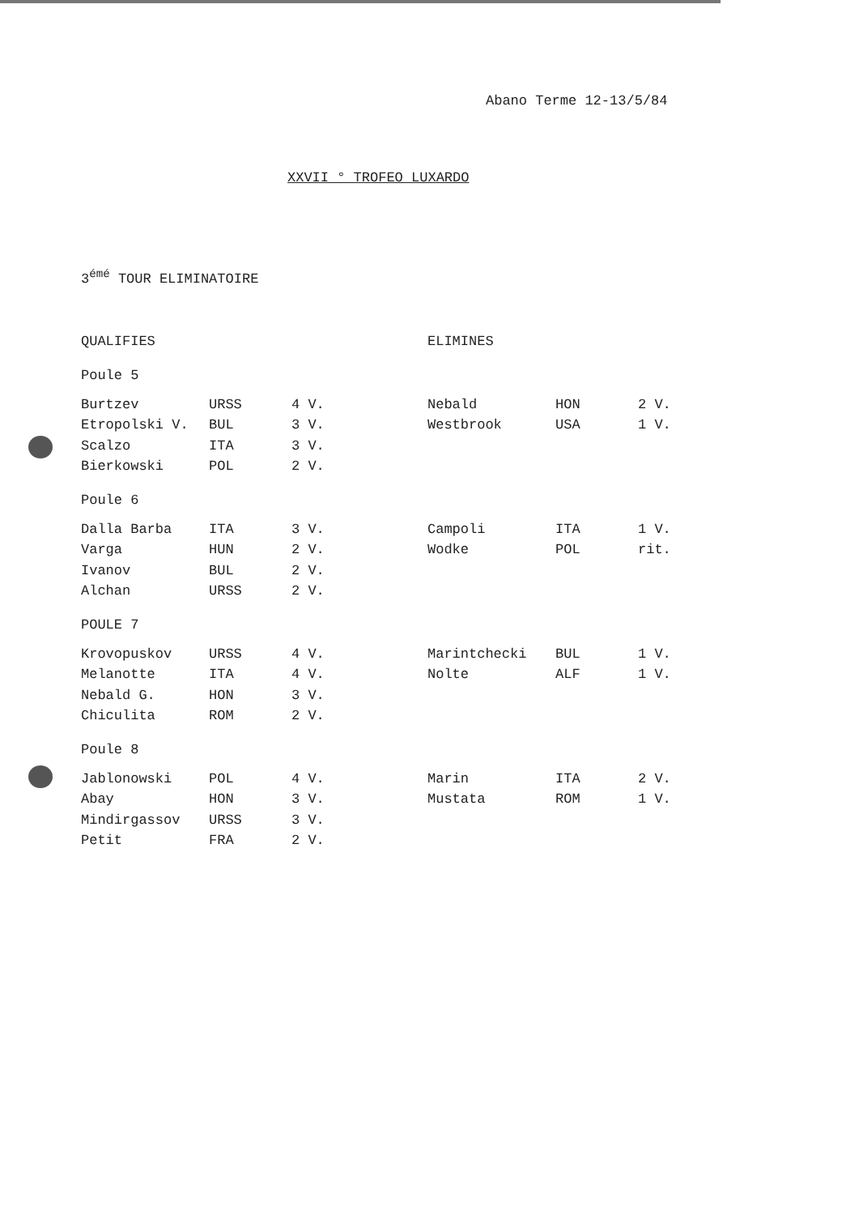Abano Terme 12-13/5/84
XXVII ° TROFEO LUXARDO
3<sup>émé</sup> TOUR ELIMINATOIRE
| QUALIFIES | | | ELIMINES | | |
| --- | --- | --- | --- | --- | --- |
| Poule 5 | | | | | |
| Burtzev | URSS | 4 V. | Nebald | HON | 2 V. |
| Etropolski V. | BUL | 3 V. | Westbrook | USA | 1 V. |
| Scalzo | ITA | 3 V. | | | |
| Bierkowski | POL | 2 V. | | | |
| Poule 6 | | | | | |
| Dalla Barba | ITA | 3 V. | Campoli | ITA | 1 V. |
| Varga | HUN | 2 V. | Wodke | POL | rit. |
| Ivanov | BUL | 2 V. | | | |
| Alchan | URSS | 2 V. | | | |
| POULE 7 | | | | | |
| Krovopuskov | URSS | 4 V. | Marintchecki | BUL | 1 V. |
| Melanotte | ITA | 4 V. | Nolte | ALF | 1 V. |
| Nebald G. | HON | 3 V. | | | |
| Chiculita | ROM | 2 V. | | | |
| Poule 8 | | | | | |
| Jablonowski | POL | 4 V. | Marin | ITA | 2 V. |
| Abay | HON | 3 V. | Mustata | ROM | 1 V. |
| Mindirgassov | URSS | 3 V. | | | |
| Petit | FRA | 2 V. | | | |